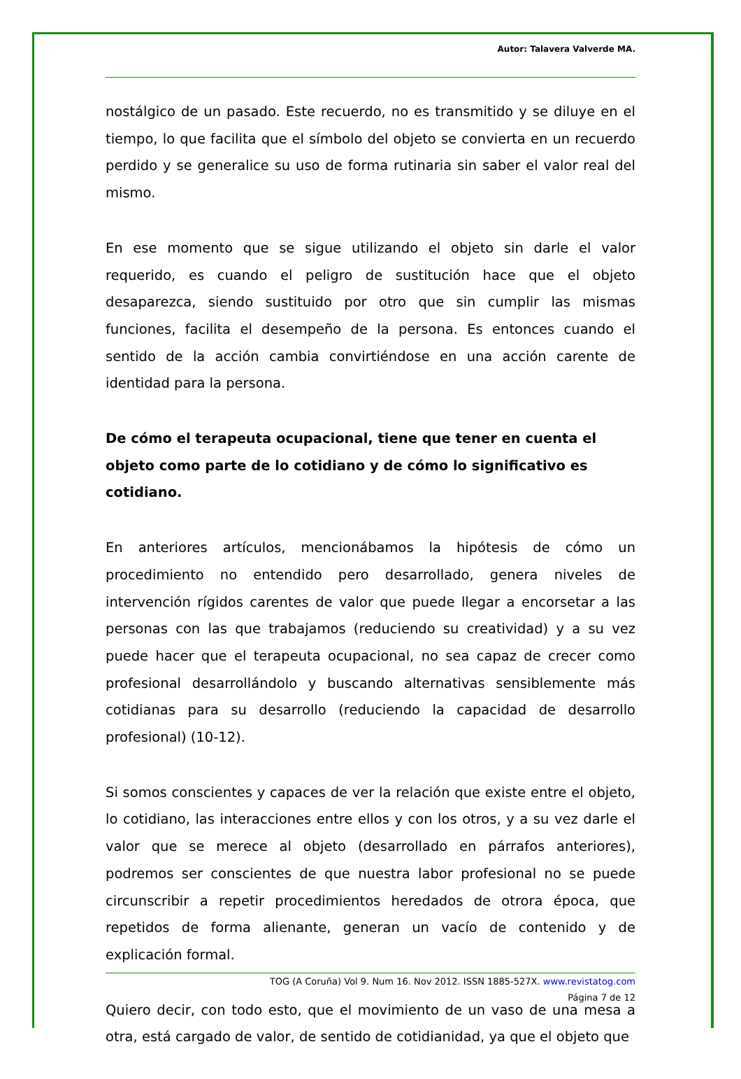Autor: Talavera Valverde MA.
nostálgico de un pasado. Este recuerdo, no es transmitido y se diluye en el tiempo, lo que facilita que el símbolo del objeto se convierta en un recuerdo perdido y se generalice su uso de forma rutinaria sin saber el valor real del mismo.
En ese momento que se sigue utilizando el objeto sin darle el valor requerido, es cuando el peligro de sustitución hace que el objeto desaparezca, siendo sustituido por otro que sin cumplir las mismas funciones, facilita el desempeño de la persona. Es entonces cuando el sentido de la acción cambia convirtiéndose en una acción carente de identidad para la persona.
De cómo el terapeuta ocupacional, tiene que tener en cuenta el objeto como parte de lo cotidiano y de cómo lo significativo es cotidiano.
En anteriores artículos, mencionábamos la hipótesis de cómo un procedimiento no entendido pero desarrollado, genera niveles de intervención rígidos carentes de valor que puede llegar a encorsetar a las personas con las que trabajamos (reduciendo su creatividad) y a su vez puede hacer que el terapeuta ocupacional, no sea capaz de crecer como profesional desarrollándolo y buscando alternativas sensiblemente más cotidianas para su desarrollo (reduciendo la capacidad de desarrollo profesional) (10-12).
Si somos conscientes y capaces de ver la relación que existe entre el objeto, lo cotidiano, las interacciones entre ellos y con los otros, y a su vez darle el valor que se merece al objeto (desarrollado en párrafos anteriores), podremos ser conscientes de que nuestra labor profesional no se puede circunscribir a repetir procedimientos heredados de otrora época, que repetidos de forma alienante, generan un vacío de contenido y de explicación formal.
Quiero decir, con todo esto, que el movimiento de un vaso de una mesa a otra, está cargado de valor, de sentido de cotidianidad, ya que el objeto que
TOG (A Coruña) Vol 9. Num 16. Nov 2012. ISSN 1885-527X. www.revistatog.com
Página 7 de 12